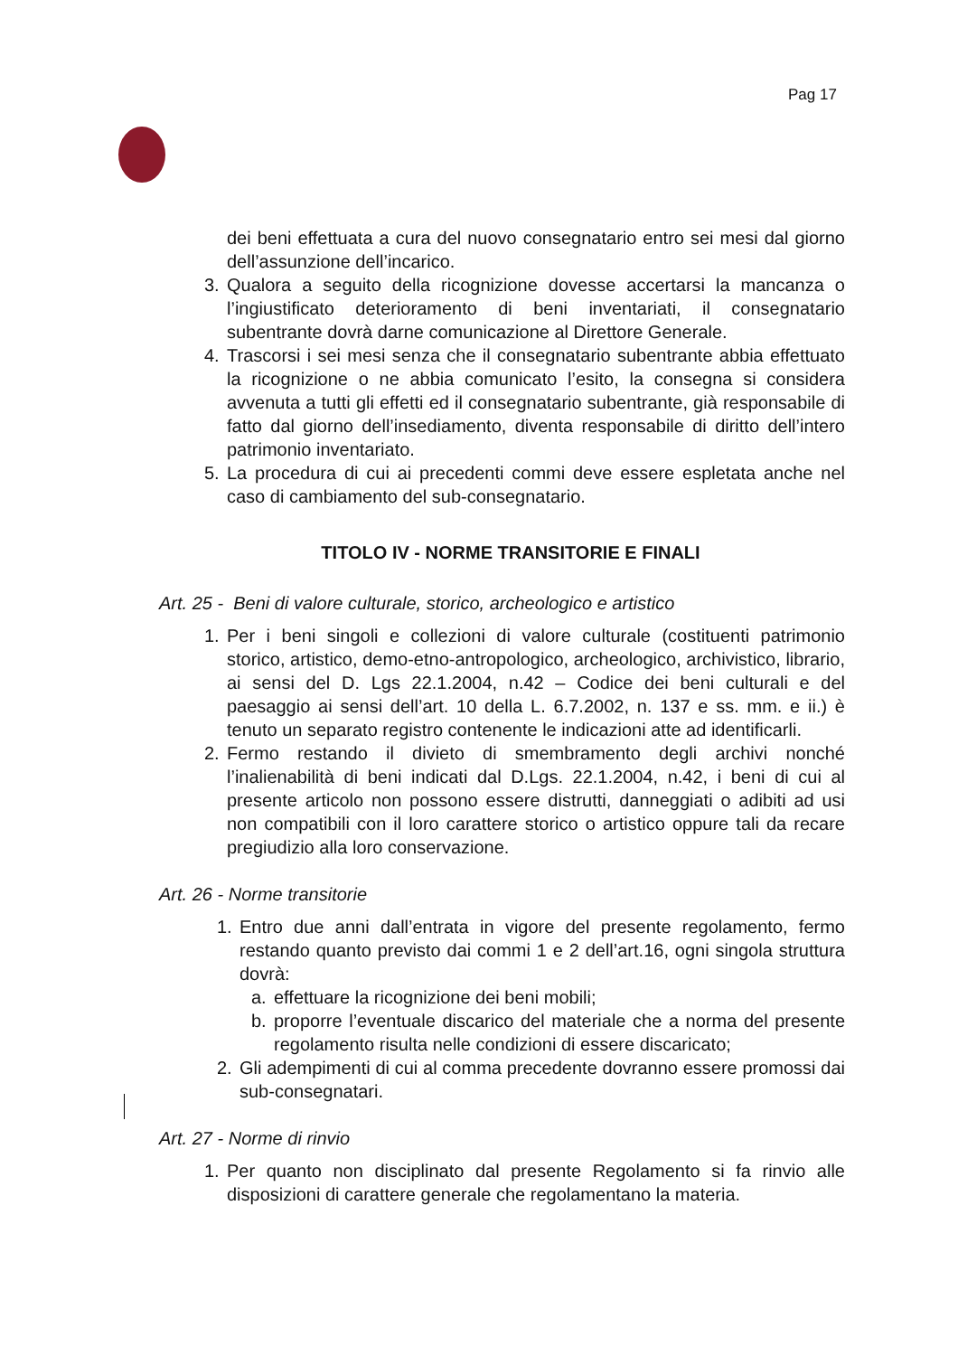Pag 17
dei beni effettuata a cura del nuovo consegnatario entro sei mesi dal giorno dell’assunzione dell’incarico.
3. Qualora a seguito della ricognizione dovesse accertarsi la mancanza o l’ingiustificato deterioramento di beni inventariati, il consegnatario subentrante dovrà darne comunicazione al Direttore Generale.
4. Trascorsi i sei mesi senza che il consegnatario subentrante abbia effettuato la ricognizione o ne abbia comunicato l’esito, la consegna si considera avvenuta a tutti gli effetti ed il consegnatario subentrante, già responsabile di fatto dal giorno dell’insediamento, diventa responsabile di diritto dell’intero patrimonio inventariato.
5. La procedura di cui ai precedenti commi deve essere espletata anche nel caso di cambiamento del sub-consegnatario.
TITOLO IV - NORME TRANSITORIE E FINALI
Art. 25 - Beni di valore culturale, storico, archeologico e artistico
1. Per i beni singoli e collezioni di valore culturale (costituenti patrimonio storico, artistico, demo-etno-antropologico, archeologico, archivistico, librario, ai sensi del D. Lgs 22.1.2004, n.42 – Codice dei beni culturali e del paesaggio ai sensi dell’art. 10 della L. 6.7.2002, n. 137 e ss. mm. e ii.) è tenuto un separato registro contenente le indicazioni atte ad identificarli.
2. Fermo restando il divieto di smembramento degli archivi nonché l’inalienabilità di beni indicati dal D.Lgs. 22.1.2004, n.42, i beni di cui al presente articolo non possono essere distrutti, danneggiati o adibiti ad usi non compatibili con il loro carattere storico o artistico oppure tali da recare pregiudizio alla loro conservazione.
Art. 26 - Norme transitorie
1. Entro due anni dall’entrata in vigore del presente regolamento, fermo restando quanto previsto dai commi 1 e 2 dell’art.16, ogni singola struttura dovrà:
a. effettuare la ricognizione dei beni mobili;
b. proporre l’eventuale discarico del materiale che a norma del presente regolamento risulta nelle condizioni di essere discaricato;
2. Gli adempimenti di cui al comma precedente dovranno essere promossi dai sub-consegnatari.
Art. 27 - Norme di rinvio
1. Per quanto non disciplinato dal presente Regolamento si fa rinvio alle disposizioni di carattere generale che regolamentano la materia.